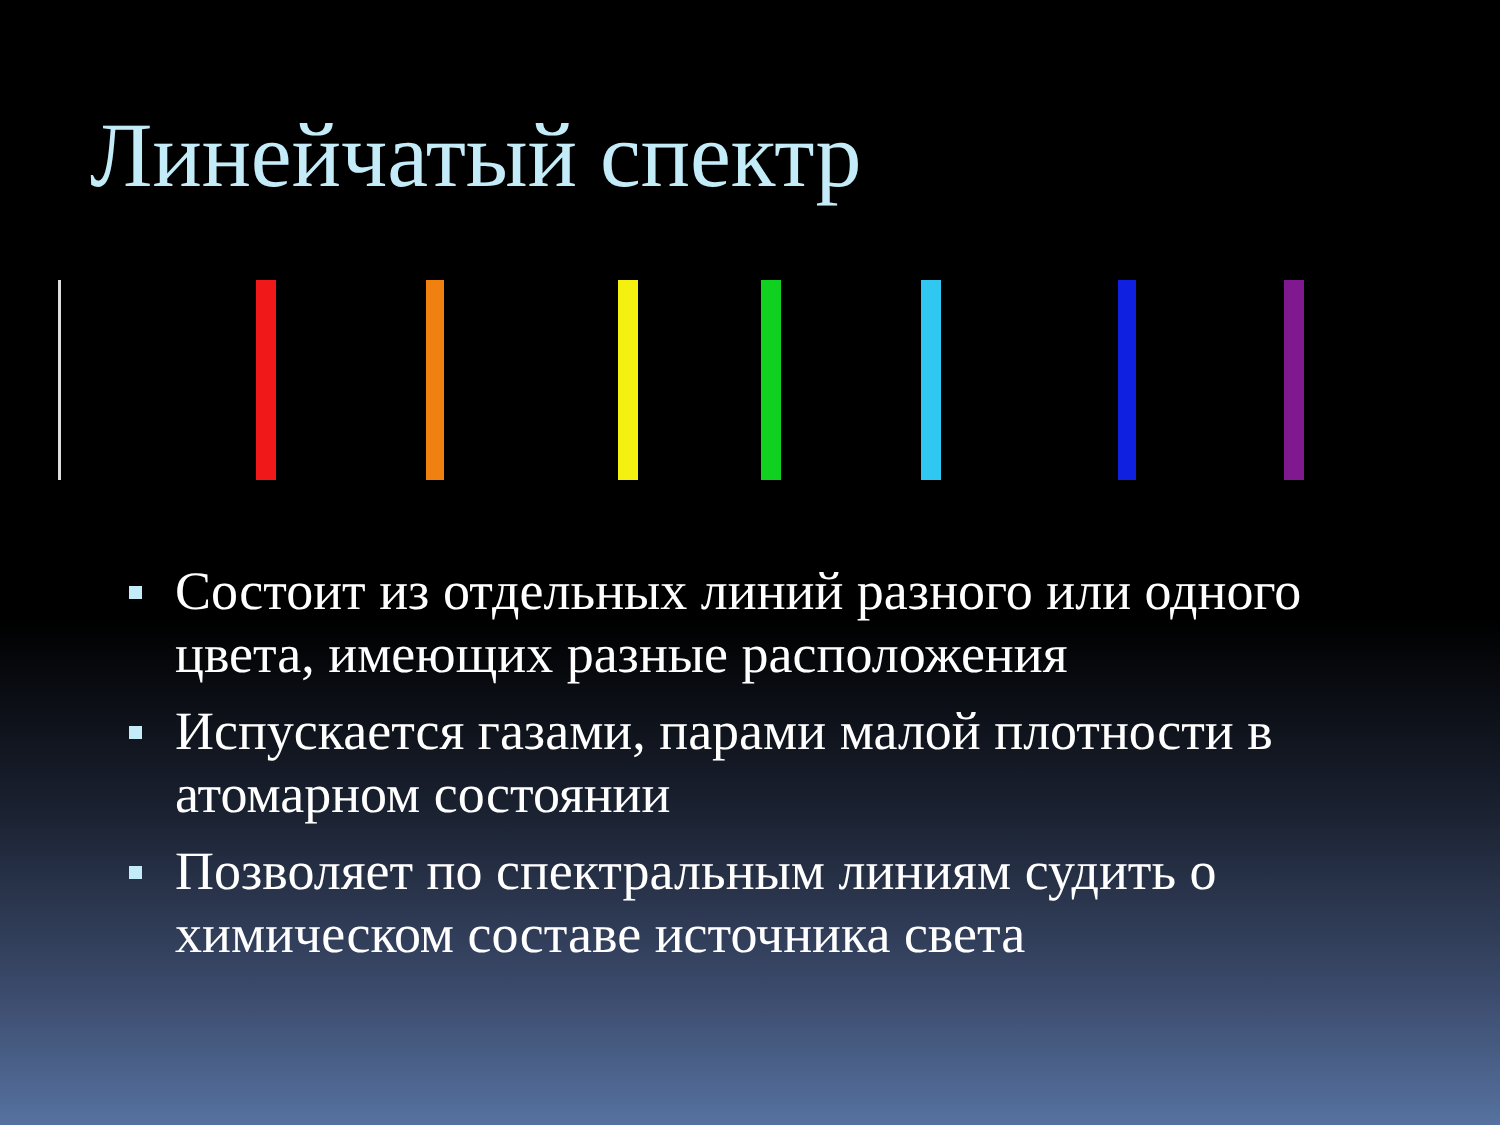Линейчатый спектр
Состоит из отдельных линий разного или одного цвета, имеющих разные расположения
Испускается газами, парами малой плотности в атомарном состоянии
Позволяет по спектральным линиям судить о химическом составе источника света